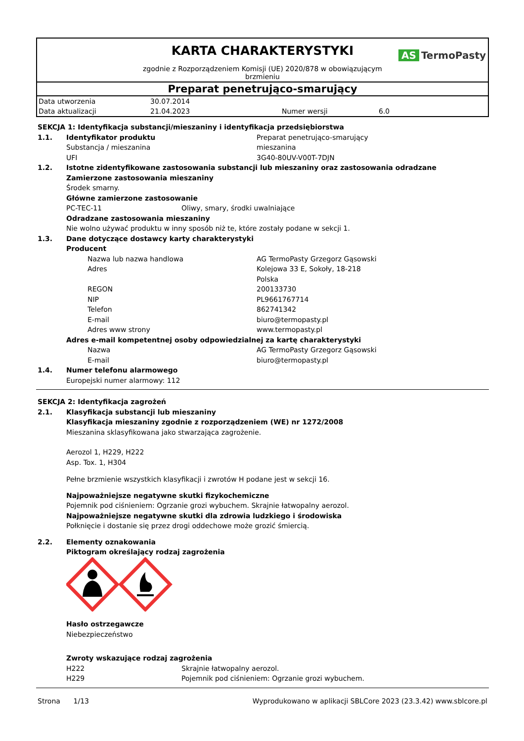KARTA CHARAKTERYSTYKI
AS TermoPasty
zgodnie z Rozporządzeniem Komisji (UE) 2020/878 w obowiązującym
brzmieniu
Preparat penetrująco-smarujący
| Data utworzenia | 30.07.2014 | | |
| Data aktualizacji | 21.04.2023 | Numer wersji | 6.0 |
SEKCJA 1: Identyfikacja substancji/mieszaniny i identyfikacja przedsiębiorstwa
1.1. Identyfikator produktu Preparat penetrująco-smarujący
Substancja / mieszanina mieszanina
UFI 3G40-80UV-V00T-7DJN
1.2. Istotne zidentyfikowane zastosowania substancji lub mieszaniny oraz zastosowania odradzane
Zamierzone zastosowania mieszaniny
Środek smarny.
Główne zamierzone zastosowanie
PC-TEC-11 Oliwy, smary, środki uwalniające
Odradzane zastosowania mieszaniny
Nie wolno używać produktu w inny sposób niż te, które zostały podane w sekcji 1.
1.3. Dane dotyczące dostawcy karty charakterystyki
Producent
Nazwa lub nazwa handlowa AG TermoPasty Grzegorz Gąsowski
Adres Kolejowa 33 E, Sokoły, 18-218
Polska
REGON 200133730
NIP PL9661767714
Telefon 862741342
E-mail biuro@termopasty.pl
Adres www strony www.termopasty.pl
Adres e-mail kompetentnej osoby odpowiedzialnej za kartę charakterystyki
Nazwa AG TermoPasty Grzegorz Gąsowski
E-mail biuro@termopasty.pl
1.4. Numer telefonu alarmowego
Europejski numer alarmowy: 112
SEKCJA 2: Identyfikacja zagrożeń
2.1. Klasyfikacja substancji lub mieszaniny
Klasyfikacja mieszaniny zgodnie z rozporządzeniem (WE) nr 1272/2008
Mieszanina sklasyfikowana jako stwarzająca zagrożenie.
Aerozol 1, H229, H222
Asp. Tox. 1, H304
Pełne brzmienie wszystkich klasyfikacji i zwrotów H podane jest w sekcji 16.
Najpoważniejsze negatywne skutki fizykochemiczne
Pojemnik pod ciśnieniem: Ogrzanie grozi wybuchem. Skrajnie łatwopalny aerozol.
Najpoważniejsze negatywne skutki dla zdrowia ludzkiego i środowiska
Połknięcie i dostanie się przez drogi oddechowe może grozić śmiercią.
2.2. Elementy oznakowania
Piktogram określający rodzaj zagrożenia
Hasło ostrzegawcze
Niebezpieczeństwo
Zwroty wskazujące rodzaj zagrożenia
H222 Skrajnie łatwopalny aerozol.
H229 Pojemnik pod ciśnieniem: Ogrzanie grozi wybuchem.
Strona 1/13 Wyprodukowano w aplikacji SBLCore 2023 (23.3.42) www.sblcore.pl